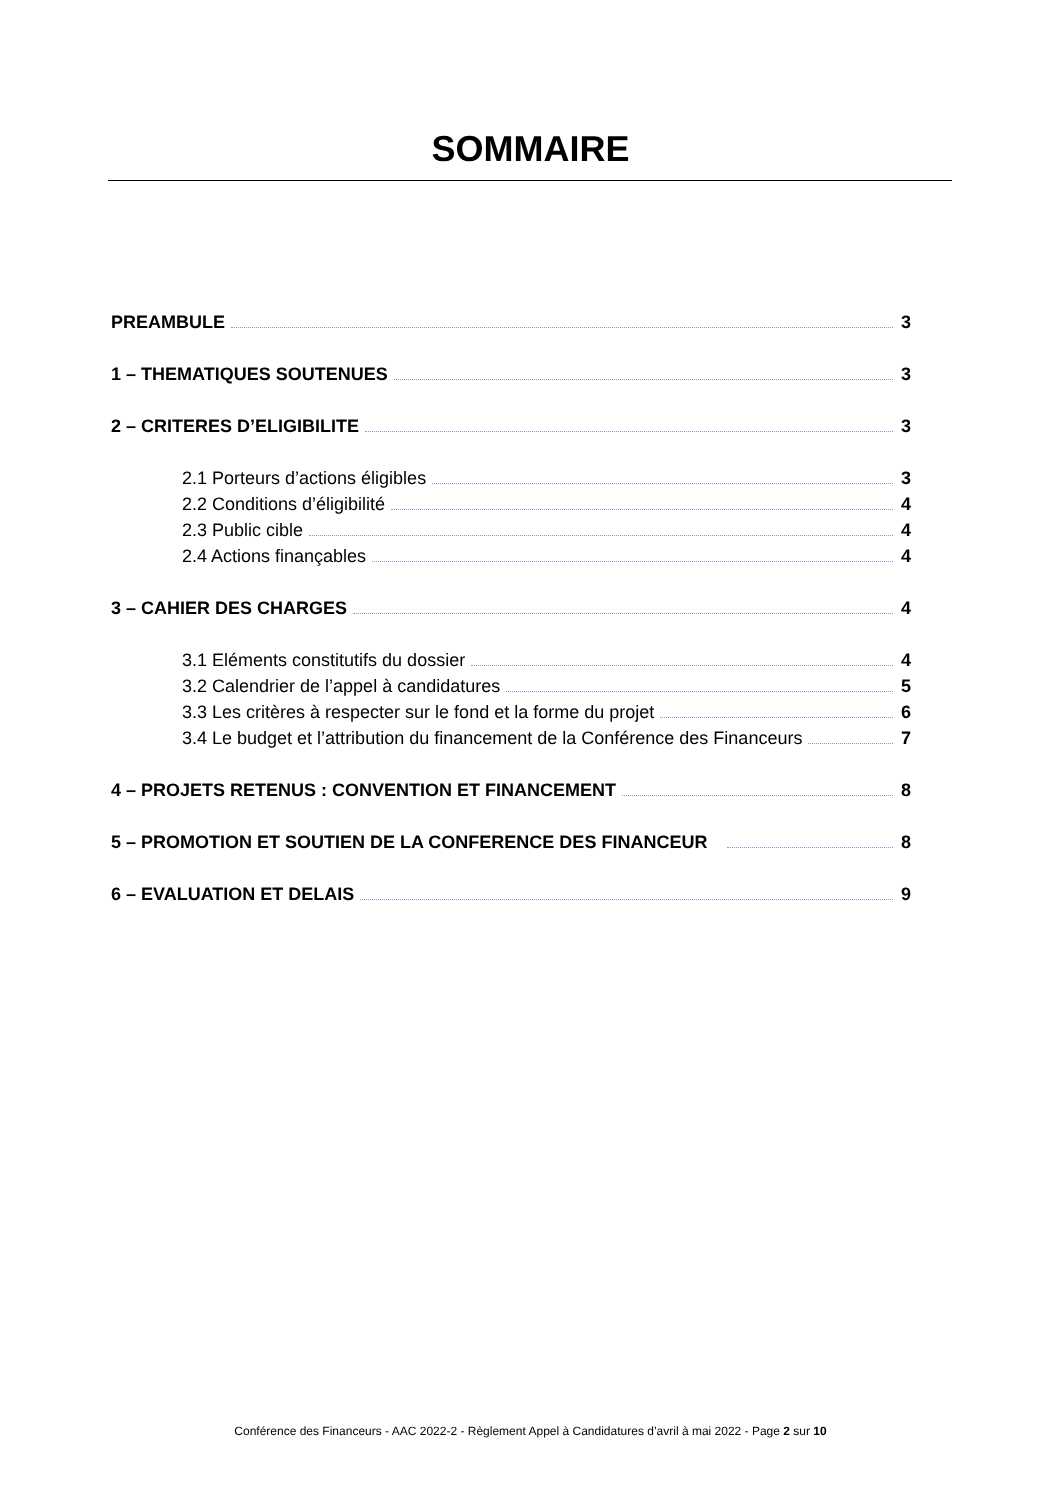SOMMAIRE
PREAMBULE 3
1 – THEMATIQUES SOUTENUES 3
2 – CRITERES D’ELIGIBILITE 3
2.1 Porteurs d’actions éligibles 3
2.2 Conditions d’éligibilité 4
2.3 Public cible 4
2.4 Actions finançables 4
3 – CAHIER DES CHARGES 4
3.1 Eléments constitutifs du dossier 4
3.2 Calendrier de l’appel à candidatures 5
3.3 Les critères à respecter sur le fond et la forme du projet 6
3.4 Le budget et l’attribution du financement de la Conférence des Financeurs 7
4 – PROJETS RETENUS : CONVENTION ET FINANCEMENT 8
5 – PROMOTION ET SOUTIEN DE LA CONFERENCE DES FINANCEUR 8
6 – EVALUATION ET DELAIS 9
Conférence des Financeurs - AAC 2022-2 - Règlement Appel à Candidatures d’avril à mai 2022 - Page 2 sur 10